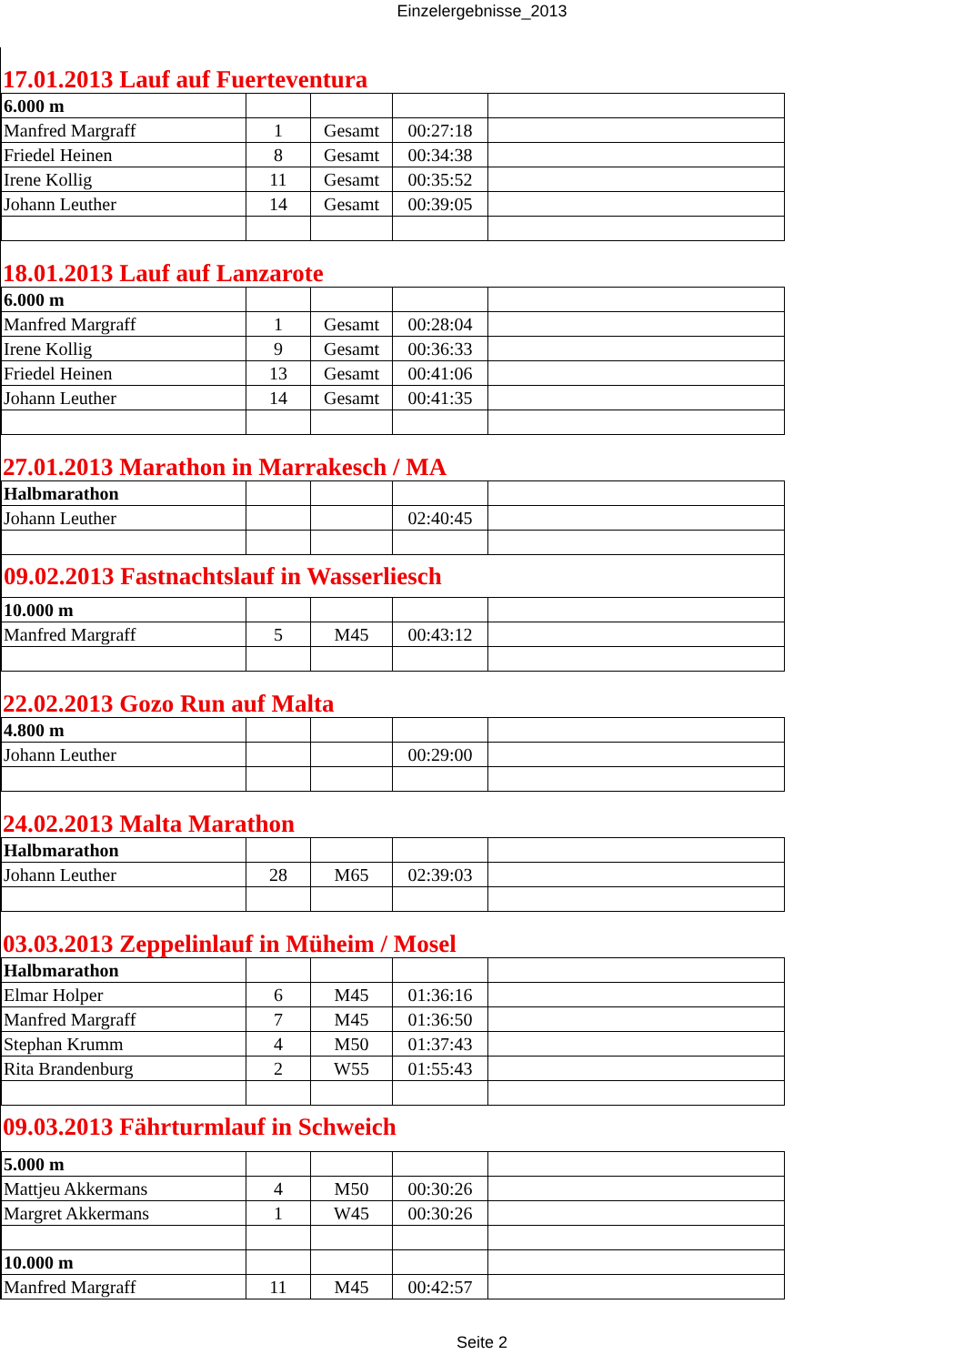Einzelergebnisse_2013
17.01.2013 Lauf auf Fuerteventura
| 6.000 m | | | | |
| Manfred Margraff | 1 | Gesamt | 00:27:18 | |
| Friedel Heinen | 8 | Gesamt | 00:34:38 | |
| Irene Kollig | 11 | Gesamt | 00:35:52 | |
| Johann Leuther | 14 | Gesamt | 00:39:05 | |
18.01.2013 Lauf auf Lanzarote
| 6.000 m | | | | |
| Manfred Margraff | 1 | Gesamt | 00:28:04 | |
| Irene Kollig | 9 | Gesamt | 00:36:33 | |
| Friedel Heinen | 13 | Gesamt | 00:41:06 | |
| Johann Leuther | 14 | Gesamt | 00:41:35 | |
27.01.2013 Marathon in Marrakesch / MA
| Halbmarathon | | | | |
| Johann Leuther | | | 02:40:45 | |
| 09.02.2013 Fastnachtslauf in Wasserliesch | | | | |
| 10.000 m | | | | |
| Manfred Margraff | 5 | M45 | 00:43:12 | |
22.02.2013 Gozo Run auf Malta
| 4.800 m | | | | |
| Johann Leuther | | | 00:29:00 | |
24.02.2013 Malta Marathon
| Halbmarathon | | | | |
| Johann Leuther | 28 | M65 | 02:39:03 | |
03.03.2013 Zeppelinlauf in Müheim / Mosel
| Halbmarathon | | | | |
| Elmar Holper | 6 | M45 | 01:36:16 | |
| Manfred Margraff | 7 | M45 | 01:36:50 | |
| Stephan Krumm | 4 | M50 | 01:37:43 | |
| Rita Brandenburg | 2 | W55 | 01:55:43 | |
09.03.2013 Fährturmlauf in Schweich
| 5.000 m | | | | |
| Mattjeu Akkermans | 4 | M50 | 00:30:26 | |
| Margret Akkermans | 1 | W45 | 00:30:26 | |
| 10.000 m | | | | |
| Manfred Margraff | 11 | M45 | 00:42:57 | |
Seite 2